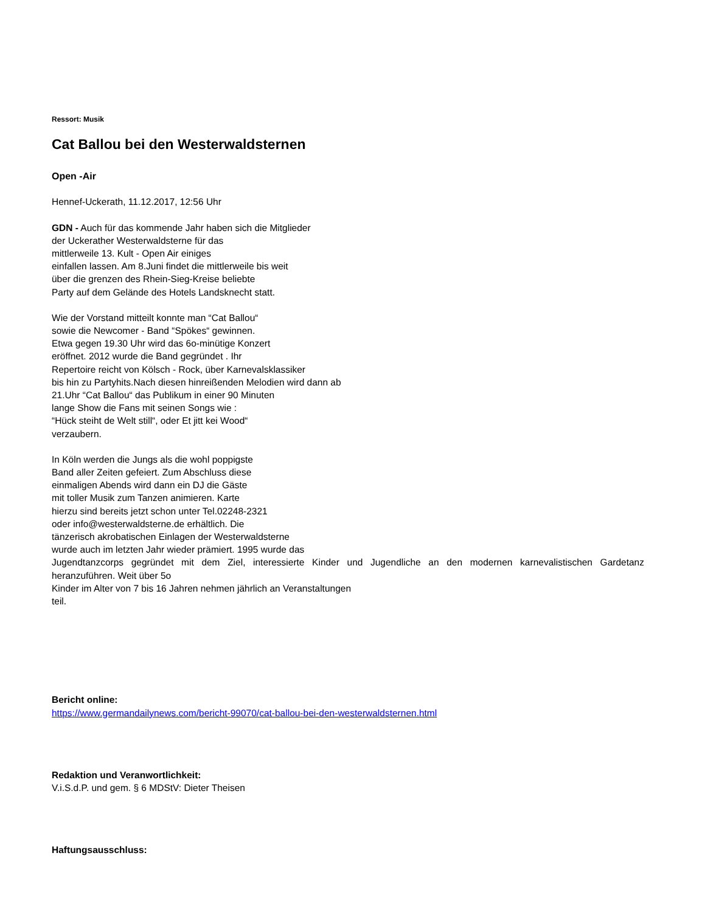Ressort: Musik
Cat Ballou bei den Westerwaldsternen
Open -Air
Hennef-Uckerath, 11.12.2017, 12:56 Uhr
GDN - Auch für das kommende Jahr haben sich die Mitglieder
der Uckerather Westerwaldsterne für das
mittlerweile 13. Kult - Open Air einiges
einfallen lassen. Am 8.Juni findet die mittlerweile bis weit
über die grenzen des Rhein-Sieg-Kreise beliebte
Party auf dem Gelände des Hotels Landsknecht statt.
Wie der Vorstand mitteilt konnte man “Cat Ballou“
sowie die Newcomer - Band “Spökes“ gewinnen.
Etwa gegen 19.30 Uhr wird das 6o-minütige Konzert
eröffnet. 2012 wurde die Band gegründet . Ihr
Repertoire reicht von Kölsch - Rock, über Karnevalsklassiker
bis hin zu Partyhits.Nach diesen hinreißenden Melodien wird dann ab
21.Uhr “Cat Ballou“ das Publikum in einer 90 Minuten
lange Show die Fans mit seinen Songs wie :
“Hück steiht de Welt still“, oder Et jitt kei Wood“
verzaubern.
In Köln werden die Jungs als die wohl poppigste
Band aller Zeiten gefeiert. Zum Abschluss diese
einmaligen Abends wird dann ein DJ die Gäste
mit toller Musik zum Tanzen animieren. Karte
hierzu sind bereits jetzt schon unter Tel.02248-2321
oder info@westerwaldsterne.de erhältlich. Die
tänzerisch akrobatischen Einlagen der Westerwaldsterne
wurde auch im letzten Jahr wieder prämiert. 1995 wurde das
Jugendtanzcorps gegründet mit dem Ziel, interessierte Kinder und Jugendliche an den modernen karnevalistischen Gardetanz heranzuführen. Weit über 5o
Kinder im Alter von 7 bis 16 Jahren nehmen jährlich an Veranstaltungen
teil.
Bericht online:
https://www.germandailynews.com/bericht-99070/cat-ballou-bei-den-westerwaldsternen.html
Redaktion und Veranwortlichkeit:
V.i.S.d.P. und gem. § 6 MDStV: Dieter Theisen
Haftungsausschluss: